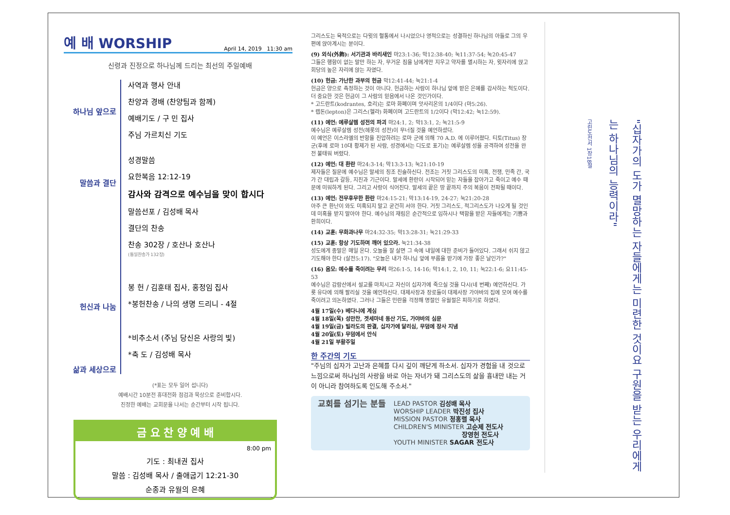예 배 WORSHIP April 14, 2019 11:30 am
신령과 진정으로 하나님께 드리는 최선의 주일예배
하나님 앞으로
말씀과 결단
헌신과 나눔
삶과 세상으로
사역과 행사 안내
찬양과 경배 (찬양팀과 함께)
예배기도 / 구 민 집사
주님 가르치신 기도
성경말씀
요한복음 12:12-19
감사와 감격으로 예수님을 맞이 합시다
말씀선포 / 김성배 목사
결단의 찬송
찬송 302장 / 호산나 호산나
(통일찬송가 132장)
봉 헌 / 김훈태 집사, 홍정임 집사
*봉헌찬송 / 나의 생명 드리니 - 4절
*비추소서 (주님 당신은 사랑의 빛)
*축 도 / 김성배 목사
(*표는 모두 일어 섭니다)
예배시간 10분전 휴대전화 점검과 묵상으로 준비합시다.
진정한 예배는 교회문을 나서는 순간부터 시작 됩니다.
금 요 찬 양 예 배
8:00 pm
기도 : 최내권 집사
말씀 : 김성배 목사 / 출애굽기 12:21-30
순종과 유월의 은혜
그리스도는 육적으로는 다윗의 혈통에서 나시었으나 영적으로는 성결하신 하나님의 아들로 그의 우편에 앉아계시는 분이다.
(9) 외식(外飾): 서기관과 바리새인 마23:1-36; 막12:38-40; 눅11:37-54; 눅20:45-47
그들은 행함이 없는 말만 하는 자, 무거운 짐을 남에게만 지우고 약자를 멸시하는 자, 윗자리에 앉고 회당의 높은 자리에 앉는 자였다.
(10) 헌금: 가난한 과부의 헌금 막12:41-44; 눅21:1-4
헌금은 양으로 측정하는 것이 아니다. 헌금하는 사람이 하나님 앞에 받은 은혜를 감사하는 척도이다. 더 중요한 것은 헌금이 그 사람의 믿음에서 나온 것인가이다.
* 고드란트(kodrantes, 호리)는 로마 화폐이며 앗사리온의 1/4이다 (마5:26).
* 렙돈(lepton)은 그리스(헬라) 화폐이며 고드란트의 1/2이다 (막12:42; 눅12:59).
(11) 예언: 예루살렘 성전의 파괴 마24:1, 2; 막13:1, 2; 눅21:5-9
예수님은 예루살렘 성전(헤롯의 성전)이 무너질 것을 예언하셨다.
이 예언은 이스라엘의 반항을 진압하려는 로마 군에 의해 70 A.D. 에 이루어졌다. 티토(Titus) 장군(후에 로마 10대 황제가 된 사람, 성경에서는 디도로 표기)는 예루살렘 성을 공격하여 성전을 완전 불태워 버렸다.
(12) 예언: 대 환란 마24:3-14; 막13:3-13; 눅21:10-19
제자들은 질문에 예수님은 말세의 징조 진술하신다. 전조는 거짓 그리스도의 미혹, 전쟁, 민족 간, 국가 간 대립과 갈등, 지진과 기근이다. 말세에 환란이 시작되어 믿는 자들을 잡아가고 죽이고 예수 때문에 미워하게 된다. 그리고 사랑이 식어진다. 말세의 끝은 땅 끝까지 주의 복음이 전파될 때이다.
(13) 예언: 전무후무한 환란 마24:15-21; 막13:14-19, 24-27; 눅21:20-28
아주 큰 환난이 와도 미혹되지 말고 굳건히 서야 한다. 거짓 그리스도, 적그리스도가 나오게 될 것인데 미혹을 받지 말아야 한다. 예수님의 재림은 순간적으로 임하시나 택함을 받은 자들에게는 기쁨과 환희이다.
(14) 교훈: 무화과나무 마24:32-35; 막13:28-31; 눅21:29-33
(15) 교훈: 항상 기도하며 깨어 있으라. 눅21:34-38
성도에게 종말은 매일 온다. 오늘을 잘 살면 그 속에 내일에 대한 준비가 들어있다. 그래서 쉬지 않고 기도해야 한다 (살전5:17). "오늘은 내가 하나님 앞에 부름을 받기에 가장 좋은 날인가?"
(16) 음모: 예수를 죽이려는 무리 마26:1-5, 14-16; 막14:1, 2, 10, 11; 눅22:1-6; 요11:45-53
예수님은 감람산에서 설교를 마치시고 자신이 십자가에 죽으실 것을 다시(네 번째) 예언하신다. 가룟 유다에 의해 팔리실 것을 예언하신다. 대제사장과 장로들이 대제사장 가야바의 집에 모여 예수를 죽이려고 의논하였다. 그러나 그들은 민란을 걱정해 명절인 유월절은 피하기로 하였다.
4월 17일(수) 베다니에 계심
4월 18일(목) 성만찬, 겟세마네 동산 기도, 가야바의 심문
4월 19일(금) 빌라도의 판결, 십자가에 달리심, 무덤에 장사 지냄
4월 20일(토) 무덤에서 안식
4월 21일 부활주일
한 주간의 기도
"주님의 십자가 고난과 은혜를 다시 깊이 깨닫게 하소서. 십자가 경험을 내 것으로 느낌으로써 하나님의 사랑을 바로 아는 자녀가 돼 그리스도의 삶을 흉내만 내는 거이 아니라 참여하도록 인도해 주소서."
교회를 섬기는 분들
LEAD PASTOR 김성배 목사
WORSHIP LEADER 박진성 집사
MISSION PASTOR 정홍렬 목사
CHILDREN'S MINISTER 고순제 전도사
장영헌 전도사
YOUTH MINISTER SAGAR 전도사
"십자가의 도가 멸망하는 자들에게는 미련한 것이요 구원을 받는 우리에게는 하나님의 능력이라"
고린도전서 1장18절